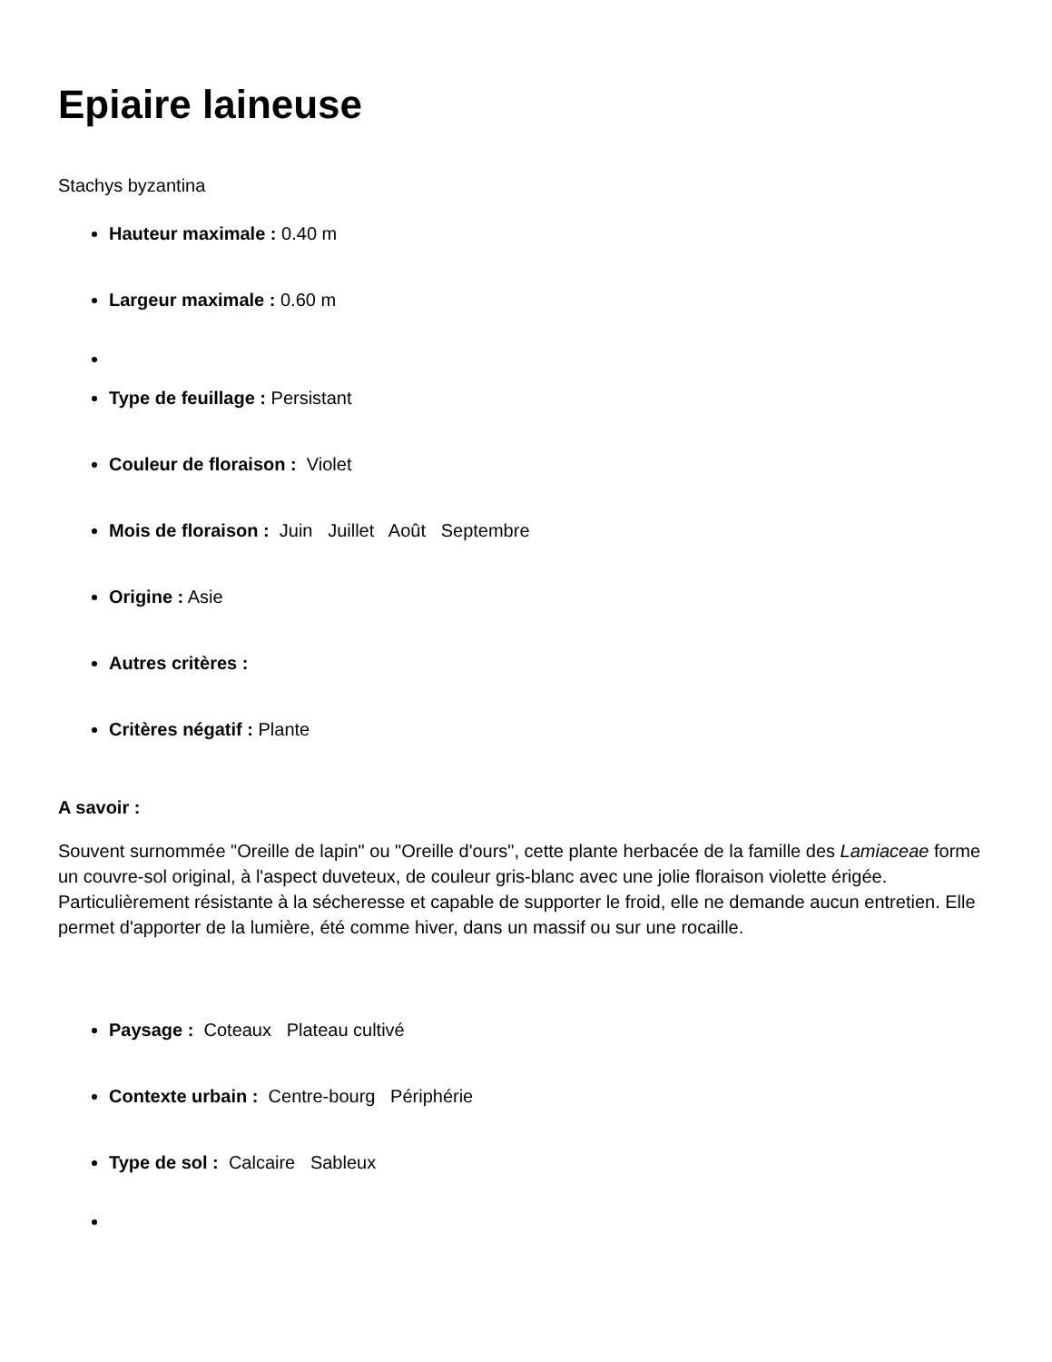Epiaire laineuse
Stachys byzantina
Hauteur maximale : 0.40 m
Largeur maximale : 0.60 m
Type de feuillage : Persistant
Couleur de floraison : Violet
Mois de floraison : Juin Juillet Août Septembre
Origine : Asie
Autres critères :
Critères négatif : Plante
A savoir :
Souvent surnommée "Oreille de lapin" ou "Oreille d'ours", cette plante herbacée de la famille des Lamiaceae forme un couvre-sol original, à l'aspect duveteux, de couleur gris-blanc avec une jolie floraison violette érigée. Particulièrement résistante à la sécheresse et capable de supporter le froid, elle ne demande aucun entretien. Elle permet d'apporter de la lumière, été comme hiver, dans un massif ou sur une rocaille.
Paysage : Coteaux Plateau cultivé
Contexte urbain : Centre-bourg Périphérie
Type de sol : Calcaire Sableux